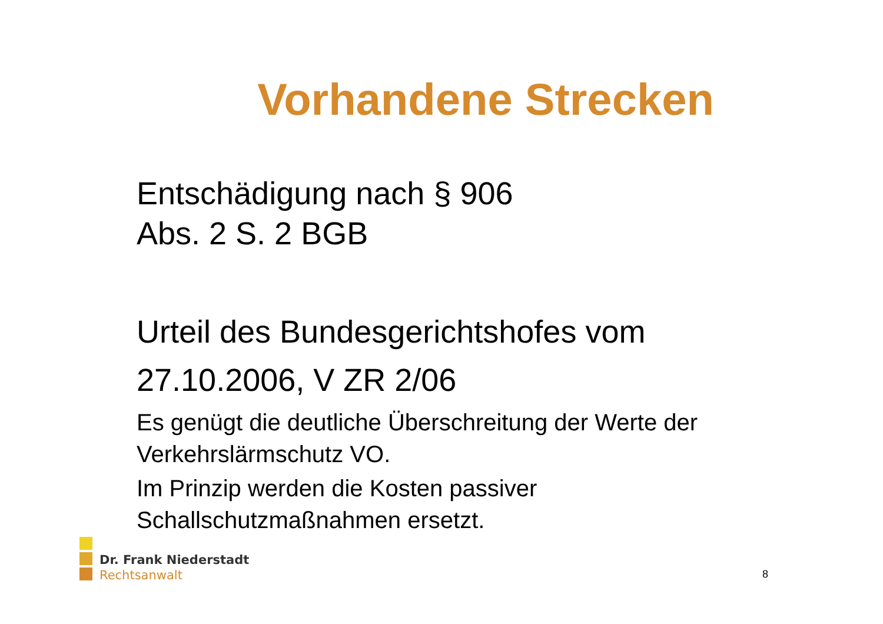Vorhandene Strecken
Entschädigung nach § 906
Abs. 2 S. 2 BGB
Urteil des Bundesgerichtshofes vom
27.10.2006, V ZR 2/06
Es genügt die deutliche Überschreitung der Werte der
Verkehrslärmschutz VO.
Im Prinzip werden die Kosten passiver
Schallschutzmaßnahmen ersetzt.
Dr. Frank Niederstadt
Rechtsanwalt
8